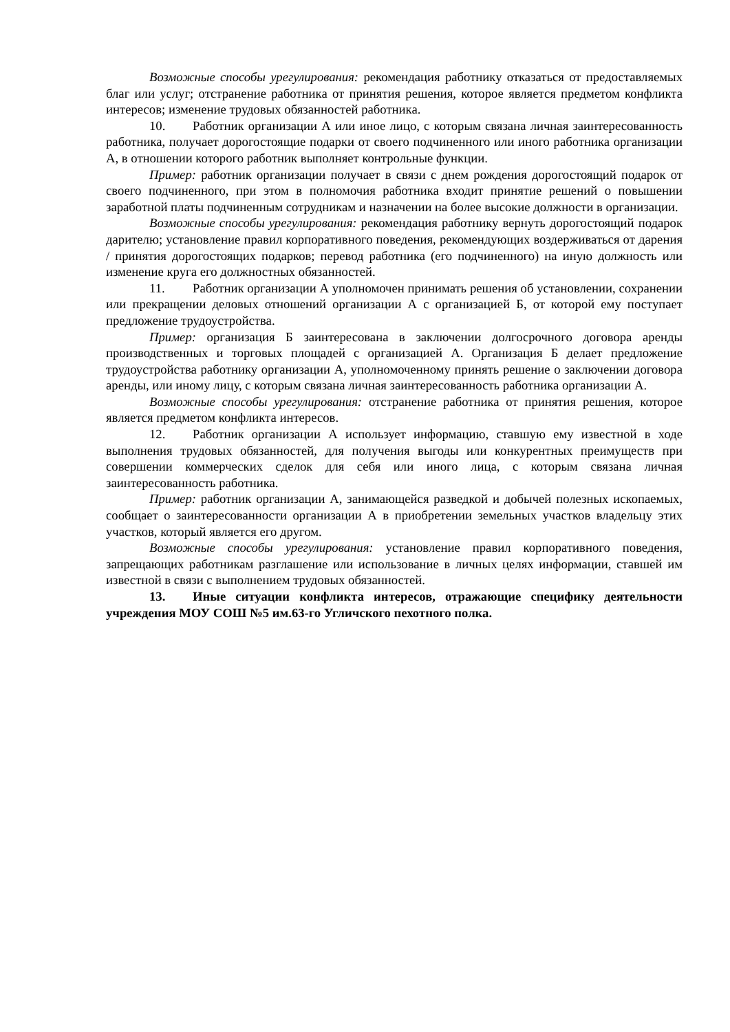Возможные способы урегулирования: рекомендация работнику отказаться от предоставляемых благ или услуг; отстранение работника от принятия решения, которое является предметом конфликта интересов; изменение трудовых обязанностей работника.
10. Работник организации А или иное лицо, с которым связана личная заинтересованность работника, получает дорогостоящие подарки от своего подчиненного или иного работника организации А, в отношении которого работник выполняет контрольные функции.
Пример: работник организации получает в связи с днем рождения дорогостоящий подарок от своего подчиненного, при этом в полномочия работника входит принятие решений о повышении заработной платы подчиненным сотрудникам и назначении на более высокие должности в организации.
Возможные способы урегулирования: рекомендация работнику вернуть дорогостоящий подарок дарителю; установление правил корпоративного поведения, рекомендующих воздерживаться от дарения / принятия дорогостоящих подарков; перевод работника (его подчиненного) на иную должность или изменение круга его должностных обязанностей.
11. Работник организации А уполномочен принимать решения об установлении, сохранении или прекращении деловых отношений организации А с организацией Б, от которой ему поступает предложение трудоустройства.
Пример: организация Б заинтересована в заключении долгосрочного договора аренды производственных и торговых площадей с организацией А. Организация Б делает предложение трудоустройства работнику организации А, уполномоченному принять решение о заключении договора аренды, или иному лицу, с которым связана личная заинтересованность работника организации А.
Возможные способы урегулирования: отстранение работника от принятия решения, которое является предметом конфликта интересов.
12. Работник организации А использует информацию, ставшую ему известной в ходе выполнения трудовых обязанностей, для получения выгоды или конкурентных преимуществ при совершении коммерческих сделок для себя или иного лица, с которым связана личная заинтересованность работника.
Пример: работник организации А, занимающейся разведкой и добычей полезных ископаемых, сообщает о заинтересованности организации А в приобретении земельных участков владельцу этих участков, который является его другом.
Возможные способы урегулирования: установление правил корпоративного поведения, запрещающих работникам разглашение или использование в личных целях информации, ставшей им известной в связи с выполнением трудовых обязанностей.
13. Иные ситуации конфликта интересов, отражающие специфику деятельности учреждения МОУ СОШ №5 им.63-го Угличского пехотного полка.